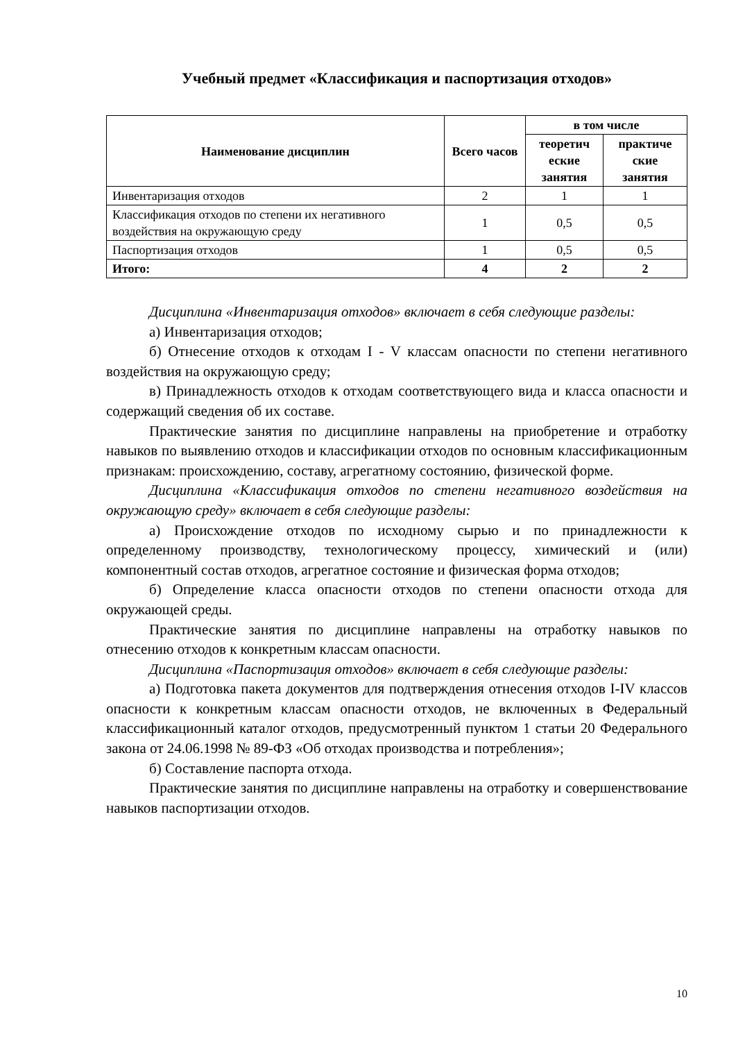Учебный предмет «Классификация и паспортизация отходов»
| Наименование дисциплин | Всего часов | в том числе | |
| --- | --- | --- | --- |
| | | теоретич еские занятия | практиче ские занятия |
| Инвентаризация отходов | 2 | 1 | 1 |
| Классификация отходов по степени их негативного воздействия на окружающую среду | 1 | 0,5 | 0,5 |
| Паспортизация отходов | 1 | 0,5 | 0,5 |
| Итого: | 4 | 2 | 2 |
Дисциплина «Инвентаризация отходов» включает в себя следующие разделы:
а) Инвентаризация отходов;
б) Отнесение отходов к отходам I - V классам опасности по степени негативного воздействия на окружающую среду;
в) Принадлежность отходов к отходам соответствующего вида и класса опасности и содержащий сведения об их составе.
Практические занятия по дисциплине направлены на приобретение и отработку навыков по выявлению отходов и классификации отходов по основным классификационным признакам: происхождению, составу, агрегатному состоянию, физической форме.
Дисциплина «Классификация отходов по степени негативного воздействия на окружающую среду» включает в себя следующие разделы:
а) Происхождение отходов по исходному сырью и по принадлежности к определенному производству, технологическому процессу, химический и (или) компонентный состав отходов, агрегатное состояние и физическая форма отходов;
б) Определение класса опасности отходов по степени опасности отхода для окружающей среды.
Практические занятия по дисциплине направлены на отработку навыков по отнесению отходов к конкретным классам опасности.
Дисциплина «Паспортизация отходов» включает в себя следующие разделы:
а) Подготовка пакета документов для подтверждения отнесения отходов I-IV классов опасности к конкретным классам опасности отходов, не включенных в Федеральный классификационный каталог отходов, предусмотренный пунктом 1 статьи 20 Федерального закона от 24.06.1998 № 89-ФЗ «Об отходах производства и потребления»;
б) Составление паспорта отхода.
Практические занятия по дисциплине направлены на отработку и совершенствование навыков паспортизации отходов.
10